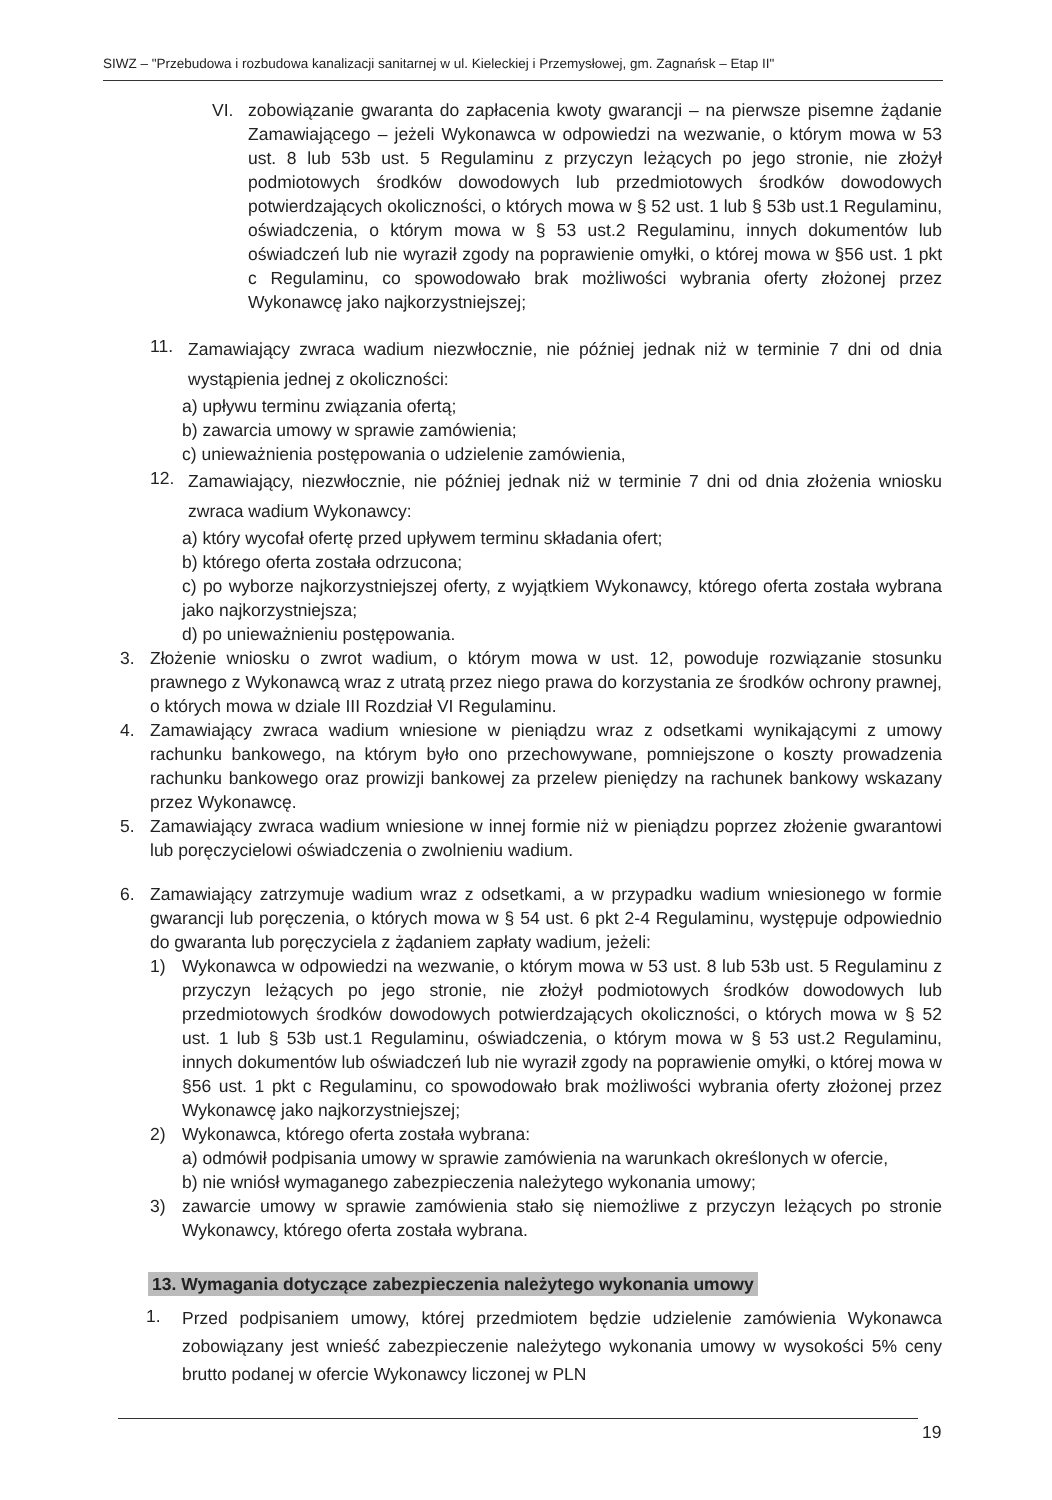SIWZ – "Przebudowa i rozbudowa kanalizacji sanitarnej w ul. Kieleckiej i Przemysłowej, gm. Zagnańsk – Etap II"
VI. zobowiązanie gwaranta do zapłacenia kwoty gwarancji – na pierwsze pisemne żądanie Zamawiającego – jeżeli Wykonawca w odpowiedzi na wezwanie, o którym mowa w 53 ust. 8 lub 53b ust. 5 Regulaminu z przyczyn leżących po jego stronie, nie złożył podmiotowych środków dowodowych lub przedmiotowych środków dowodowych potwierdzających okoliczności, o których mowa w § 52 ust. 1 lub § 53b ust.1 Regulaminu, oświadczenia, o którym mowa w § 53 ust.2 Regulaminu, innych dokumentów lub oświadczeń lub nie wyraził zgody na poprawienie omyłki, o której mowa w §56 ust. 1 pkt c Regulaminu, co spowodowało brak możliwości wybrania oferty złożonej przez Wykonawcę jako najkorzystniejszej;
11. Zamawiający zwraca wadium niezwłocznie, nie później jednak niż w terminie 7 dni od dnia wystąpienia jednej z okoliczności:
a) upływu terminu związania ofertą;
b) zawarcia umowy w sprawie zamówienia;
c) unieważnienia postępowania o udzielenie zamówienia,
12. Zamawiający, niezwłocznie, nie później jednak niż w terminie 7 dni od dnia złożenia wniosku zwraca wadium Wykonawcy:
a) który wycofał ofertę przed upływem terminu składania ofert;
b) którego oferta została odrzucona;
c) po wyborze najkorzystniejszej oferty, z wyjątkiem Wykonawcy, którego oferta została wybrana jako najkorzystniejsza;
d) po unieważnieniu postępowania.
3. Złożenie wniosku o zwrot wadium, o którym mowa w ust. 12, powoduje rozwiązanie stosunku prawnego z Wykonawcą wraz z utratą przez niego prawa do korzystania ze środków ochrony prawnej, o których mowa w dziale III Rozdział VI Regulaminu.
4. Zamawiający zwraca wadium wniesione w pieniądzu wraz z odsetkami wynikającymi z umowy rachunku bankowego, na którym było ono przechowywane, pomniejszone o koszty prowadzenia rachunku bankowego oraz prowizji bankowej za przelew pieniędzy na rachunek bankowy wskazany przez Wykonawcę.
5. Zamawiający zwraca wadium wniesione w innej formie niż w pieniądzu poprzez złożenie gwarantowi lub poręczycielowi oświadczenia o zwolnieniu wadium.
6. Zamawiający zatrzymuje wadium wraz z odsetkami, a w przypadku wadium wniesionego w formie gwarancji lub poręczenia, o których mowa w § 54 ust. 6 pkt 2-4 Regulaminu, występuje odpowiednio do gwaranta lub poręczyciela z żądaniem zapłaty wadium, jeżeli:
1) Wykonawca w odpowiedzi na wezwanie, o którym mowa w 53 ust. 8 lub 53b ust. 5 Regulaminu z przyczyn leżących po jego stronie, nie złożył podmiotowych środków dowodowych lub przedmiotowych środków dowodowych potwierdzających okoliczności, o których mowa w § 52 ust. 1 lub § 53b ust.1 Regulaminu, oświadczenia, o którym mowa w § 53 ust.2 Regulaminu, innych dokumentów lub oświadczeń lub nie wyraził zgody na poprawienie omyłki, o której mowa w §56 ust. 1 pkt c Regulaminu, co spowodowało brak możliwości wybrania oferty złożonej przez Wykonawcę jako najkorzystniejszej;
2) Wykonawca, którego oferta została wybrana:
a) odmówił podpisania umowy w sprawie zamówienia na warunkach określonych w ofercie,
b) nie wniósł wymaganego zabezpieczenia należytego wykonania umowy;
3) zawarcie umowy w sprawie zamówienia stało się niemożliwe z przyczyn leżących po stronie Wykonawcy, którego oferta została wybrana.
13. Wymagania dotyczące zabezpieczenia należytego wykonania umowy
1. Przed podpisaniem umowy, której przedmiotem będzie udzielenie zamówienia Wykonawca zobowiązany jest wnieść zabezpieczenie należytego wykonania umowy w wysokości 5% ceny brutto podanej w ofercie Wykonawcy liczonej w PLN
19